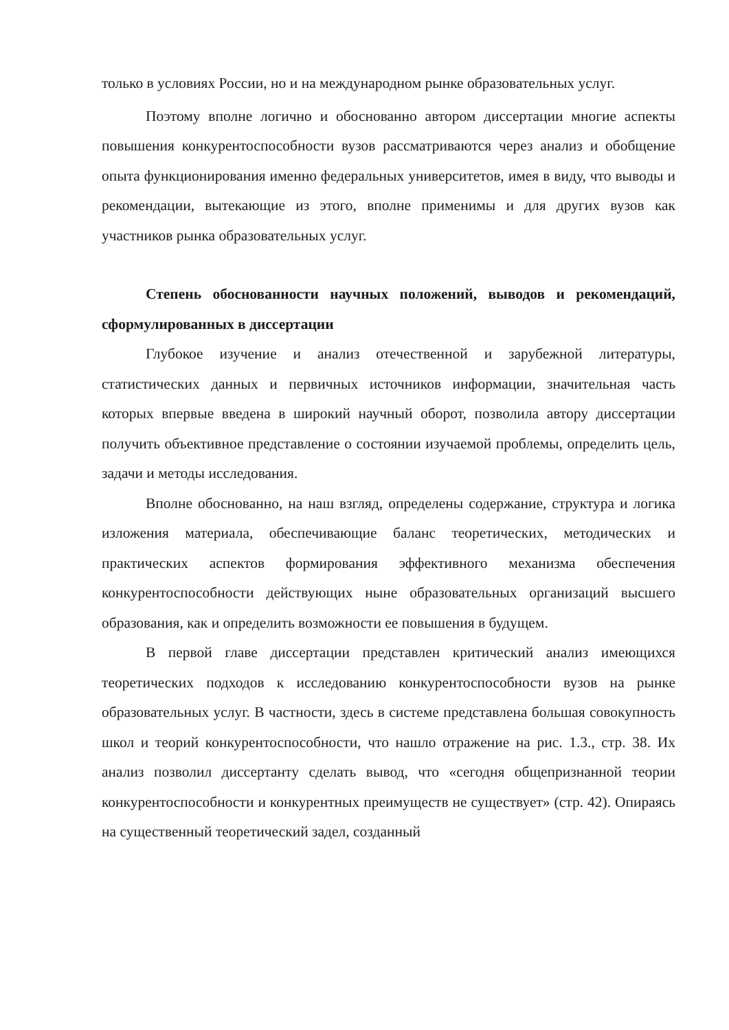только в условиях России, но и на международном рынке образовательных услуг.
Поэтому вполне логично и обоснованно автором диссертации многие аспекты повышения конкурентоспособности вузов рассматриваются через анализ и обобщение опыта функционирования именно федеральных университетов, имея в виду, что выводы и рекомендации, вытекающие из этого, вполне применимы и для других вузов как участников рынка образовательных услуг.
Степень обоснованности научных положений, выводов и рекомендаций, сформулированных в диссертации
Глубокое изучение и анализ отечественной и зарубежной литературы, статистических данных и первичных источников информации, значительная часть которых впервые введена в широкий научный оборот, позволила автору диссертации получить объективное представление о состоянии изучаемой проблемы, определить цель, задачи и методы исследования.
Вполне обоснованно, на наш взгляд, определены содержание, структура и логика изложения материала, обеспечивающие баланс теоретических, методических и практических аспектов формирования эффективного механизма обеспечения конкурентоспособности действующих ныне образовательных организаций высшего образования, как и определить возможности ее повышения в будущем.
В первой главе диссертации представлен критический анализ имеющихся теоретических подходов к исследованию конкурентоспособности вузов на рынке образовательных услуг. В частности, здесь в системе представлена большая совокупность школ и теорий конкурентоспособности, что нашло отражение на рис. 1.3., стр. 38. Их анализ позволил диссертанту сделать вывод, что «сегодня общепризнанной теории конкурентоспособности и конкурентных преимуществ не существует» (стр. 42). Опираясь на существенный теоретический задел, созданный